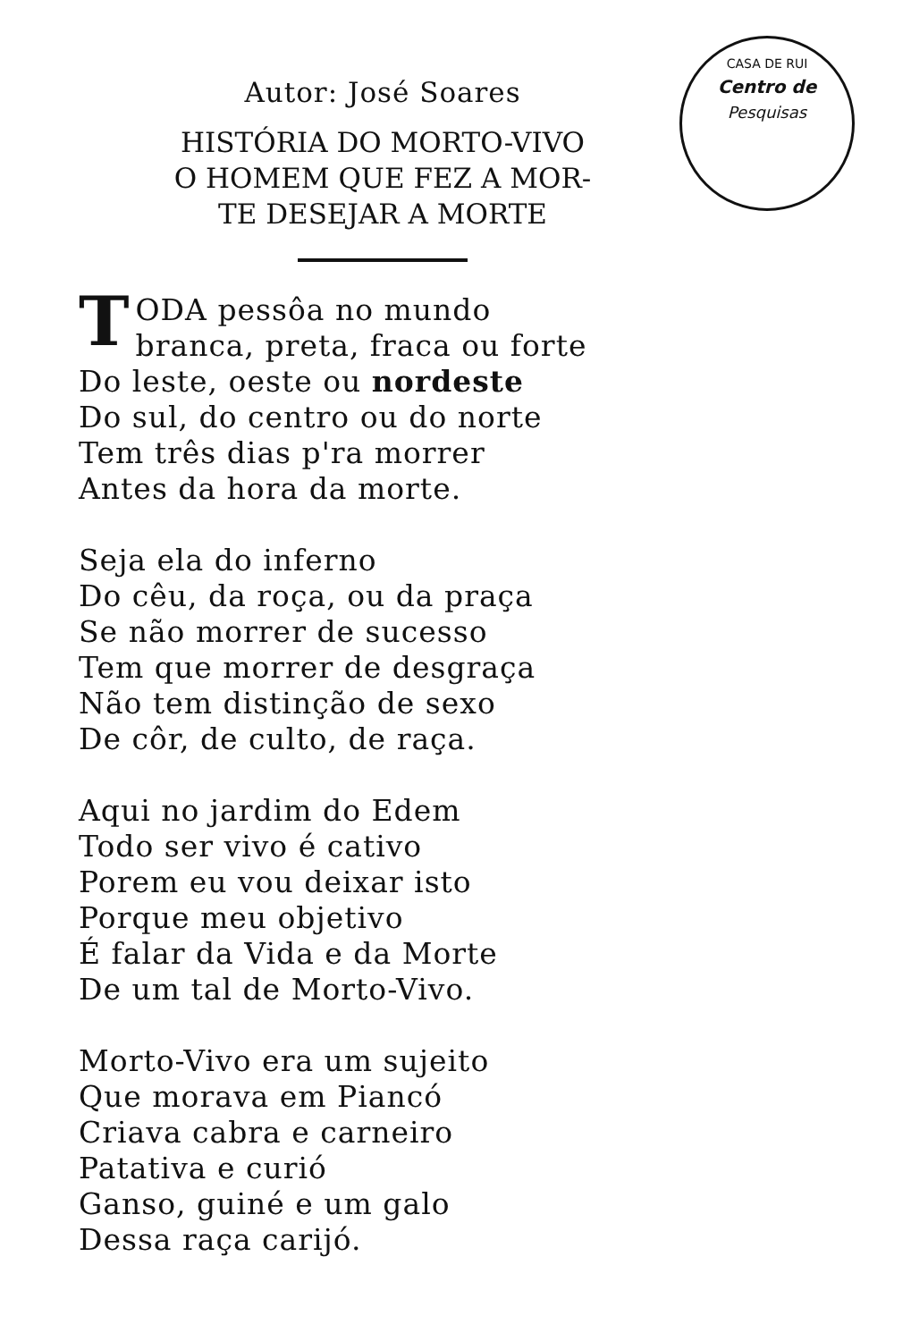CASA DE RUI
Centro de
Pesquisas
Autor: José Soares
HISTÓRIA DO MORTO-VIVO
O HOMEM QUE FEZ A MOR-
TE DESEJAR A MORTE
TODA pessôa no mundo
branca, preta, fraca ou forte
Do leste, oeste ou nordeste
Do sul, do centro ou do norte
Tem três dias p'ra morrer
Antes da hora da morte.
Seja ela do inferno
Do cêu, da roça, ou da praça
Se não morrer de sucesso
Tem que morrer de desgraça
Não tem distinção de sexo
De côr, de culto, de raça.
Aqui no jardim do Edem
Todo ser vivo é cativo
Porem eu vou deixar isto
Porque meu objetivo
É falar da Vida e da Morte
De um tal de Morto-Vivo.
Morto-Vivo era um sujeito
Que morava em Piancó
Criava cabra e carneiro
Patativa e curió
Ganso, guiné e um galo
Dessa raça carijó.